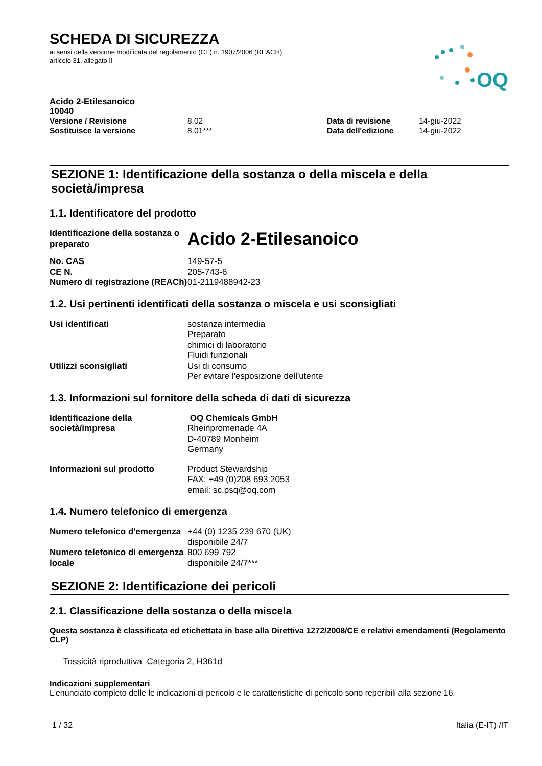OQ
SCHEDA DI SICUREZZA
ai sensi della versione modificata del regolamento (CE) n. 1907/2006 (REACH)
articolo 31, allegato II
| Acido 2-Etilesanoico 10040 | | | |
| Versione / Revisione | 8.02 | Data di revisione | 14-giu-2022 |
| Sostituisce la versione | 8.01*** | Data dell'edizione | 14-giu-2022 |
SEZIONE 1: Identificazione della sostanza o della miscela e della società/impresa
1.1. Identificatore del prodotto
| Identificazione della sostanza o preparato | Acido 2-Etilesanoico |
| No. CAS | 149-57-5 |
| CE N. | 205-743-6 |
| Numero di registrazione (REACh) | 01-2119488942-23 |
1.2. Usi pertinenti identificati della sostanza o miscela e usi sconsigliati
| Usi identificati | sostanza intermedia Preparato chimici di laboratorio Fluidi funzionali |
| Utilizzi sconsigliati | Usi di consumo Per evitare l'esposizione dell'utente |
1.3. Informazioni sul fornitore della scheda di dati di sicurezza
| Identificazione della società/impresa | OQ Chemicals GmbH Rheinpromenade 4A D-40789 Monheim Germany |
| Informazioni sul prodotto | Product Stewardship FAX: +49 (0)208 693 2053 email: sc.psq@oq.com |
1.4. Numero telefonico di emergenza
| Numero telefonico d'emergenza | +44 (0) 1235 239 670 (UK) disponibile 24/7 |
| Numero telefonico di emergenza locale | 800 699 792 disponibile 24/7*** |
SEZIONE 2: Identificazione dei pericoli
2.1. Classificazione della sostanza o della miscela
Questa sostanza è classificata ed etichettata in base alla Direttiva 1272/2008/CE e relativi emendamenti (Regolamento CLP)
Tossicità riproduttiva Categoria 2, H361d
Indicazioni supplementari
L'enunciato completo delle le indicazioni di pericolo e le caratteristiche di pericolo sono reperibili alla sezione 16.
1 / 32 Italia (E-IT) /IT